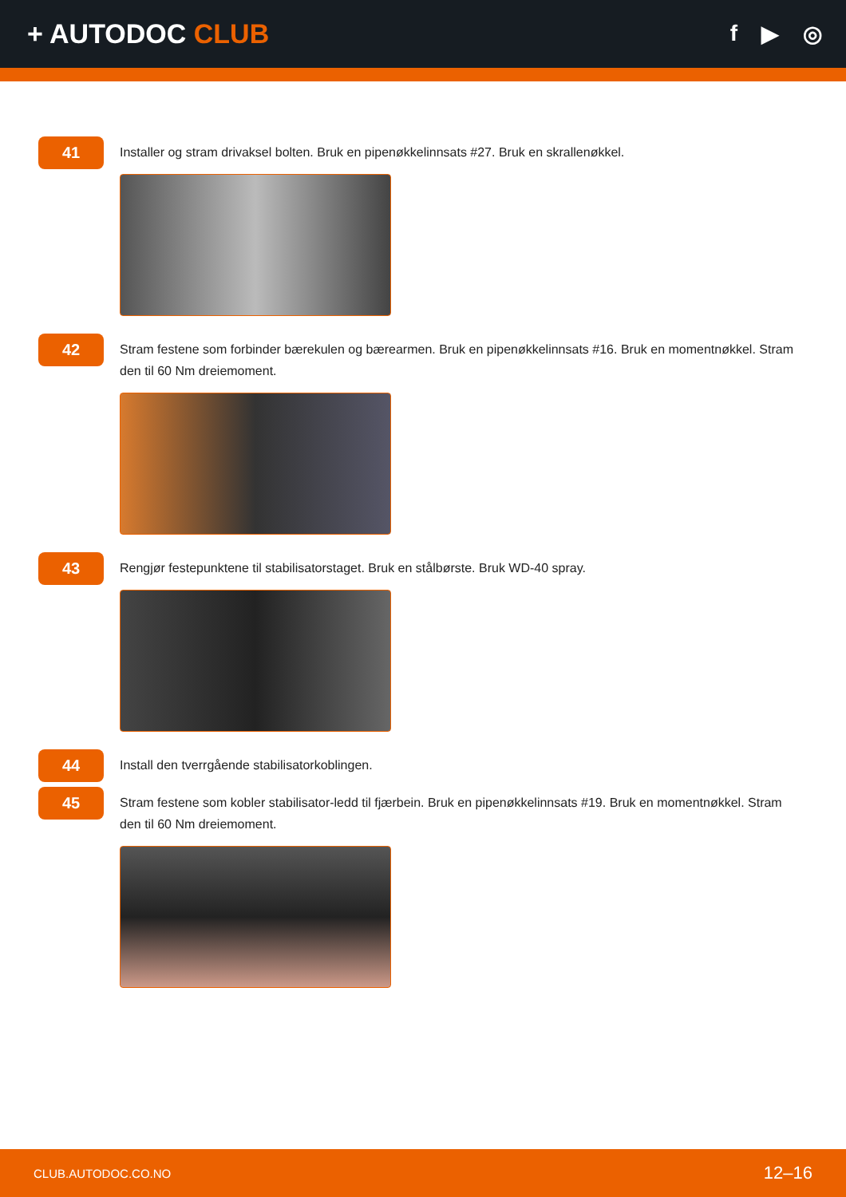+ AUTODOC CLUB
f ▶ ◎
41
Installer og stram drivaksel bolten. Bruk en pipenøkkelinnsats #27. Bruk en skrallenøkkel.
42
Stram festene som forbinder bærekulen og bærearmen. Bruk en pipenøkkelinnsats #16. Bruk en momentnøkkel. Stram den til 60 Nm dreiemoment.
43
Rengjør festepunktene til stabilisatorstaget. Bruk en stålbørste. Bruk WD-40 spray.
44
Install den tverrgående stabilisatorkoblingen.
45
Stram festene som kobler stabilisator-ledd til fjærbein. Bruk en pipenøkkelinnsats #19. Bruk en momentnøkkel. Stram den til 60 Nm dreiemoment.
CLUB.AUTODOC.CO.NO 12–16